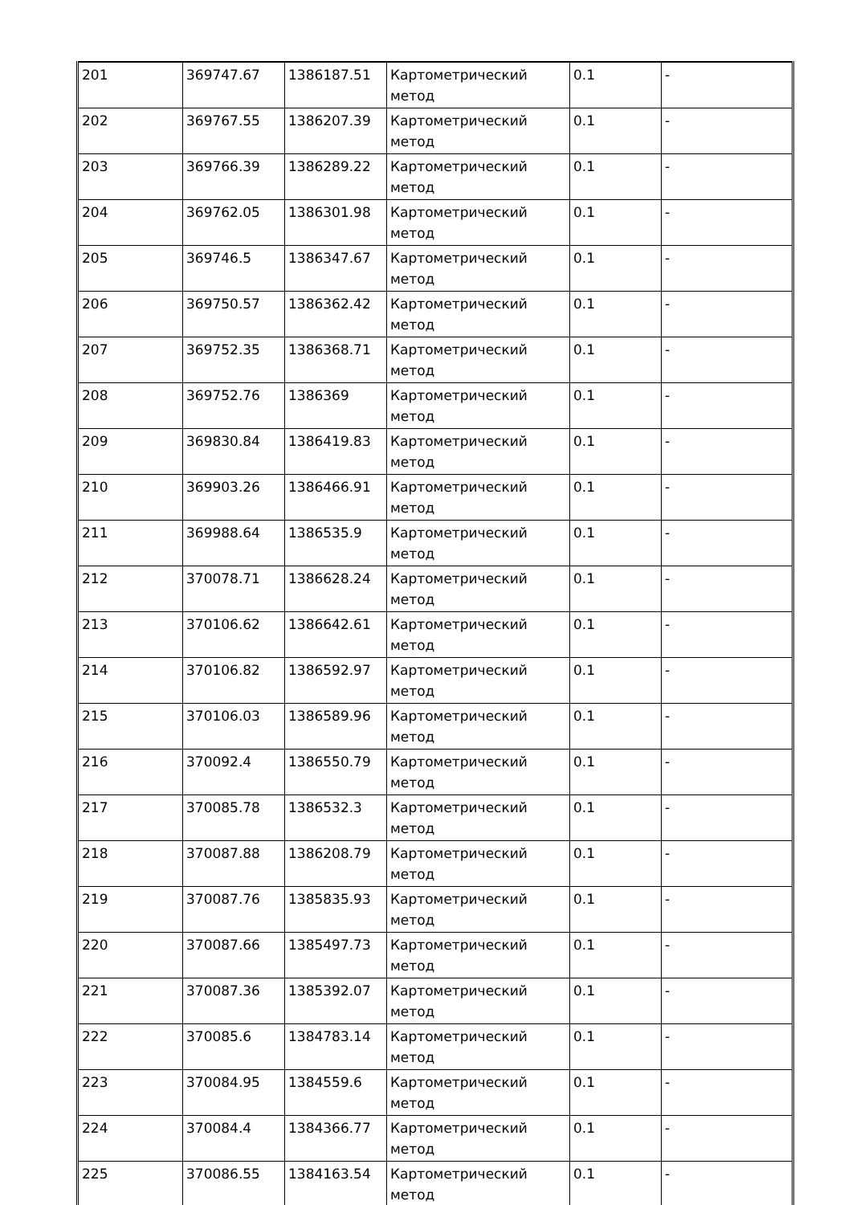| 201 | 369747.67 | 1386187.51 | Картометрический метод | 0.1 | - |
| 202 | 369767.55 | 1386207.39 | Картометрический метод | 0.1 | - |
| 203 | 369766.39 | 1386289.22 | Картометрический метод | 0.1 | - |
| 204 | 369762.05 | 1386301.98 | Картометрический метод | 0.1 | - |
| 205 | 369746.5 | 1386347.67 | Картометрический метод | 0.1 | - |
| 206 | 369750.57 | 1386362.42 | Картометрический метод | 0.1 | - |
| 207 | 369752.35 | 1386368.71 | Картометрический метод | 0.1 | - |
| 208 | 369752.76 | 1386369 | Картометрический метод | 0.1 | - |
| 209 | 369830.84 | 1386419.83 | Картометрический метод | 0.1 | - |
| 210 | 369903.26 | 1386466.91 | Картометрический метод | 0.1 | - |
| 211 | 369988.64 | 1386535.9 | Картометрический метод | 0.1 | - |
| 212 | 370078.71 | 1386628.24 | Картометрический метод | 0.1 | - |
| 213 | 370106.62 | 1386642.61 | Картометрический метод | 0.1 | - |
| 214 | 370106.82 | 1386592.97 | Картометрический метод | 0.1 | - |
| 215 | 370106.03 | 1386589.96 | Картометрический метод | 0.1 | - |
| 216 | 370092.4 | 1386550.79 | Картометрический метод | 0.1 | - |
| 217 | 370085.78 | 1386532.3 | Картометрический метод | 0.1 | - |
| 218 | 370087.88 | 1386208.79 | Картометрический метод | 0.1 | - |
| 219 | 370087.76 | 1385835.93 | Картометрический метод | 0.1 | - |
| 220 | 370087.66 | 1385497.73 | Картометрический метод | 0.1 | - |
| 221 | 370087.36 | 1385392.07 | Картометрический метод | 0.1 | - |
| 222 | 370085.6 | 1384783.14 | Картометрический метод | 0.1 | - |
| 223 | 370084.95 | 1384559.6 | Картометрический метод | 0.1 | - |
| 224 | 370084.4 | 1384366.77 | Картометрический метод | 0.1 | - |
| 225 | 370086.55 | 1384163.54 | Картометрический метод | 0.1 | - |